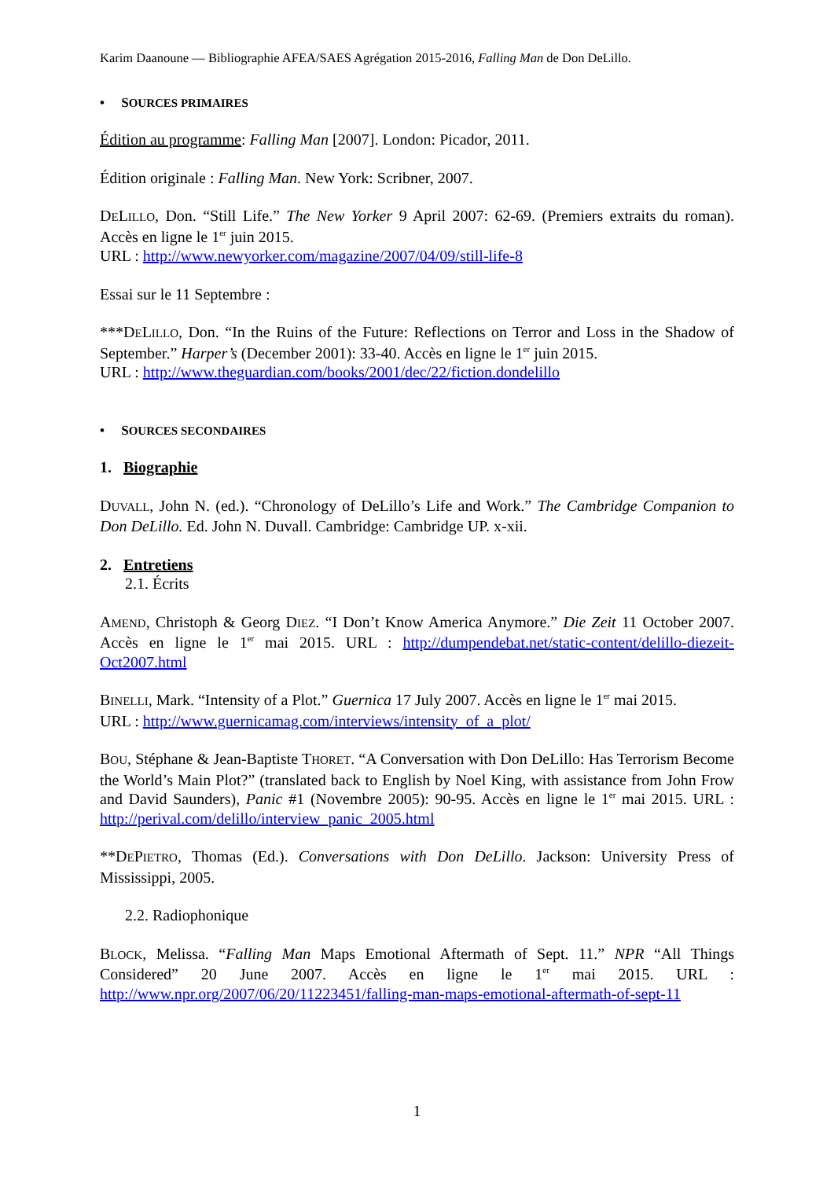Karim Daanoune — Bibliographie AFEA/SAES Agrégation 2015-2016, Falling Man de Don DeLillo.
• SOURCES PRIMAIRES
Édition au programme: Falling Man [2007]. London: Picador, 2011.
Édition originale : Falling Man. New York: Scribner, 2007.
DELILLO, Don. “Still Life.” The New Yorker 9 April 2007: 62-69. (Premiers extraits du roman). Accès en ligne le 1<sup>er</sup> juin 2015.
URL : http://www.newyorker.com/magazine/2007/04/09/still-life-8
Essai sur le 11 Septembre :
***DELILLO, Don. “In the Ruins of the Future: Reflections on Terror and Loss in the Shadow of September.” Harper’s (December 2001): 33-40. Accès en ligne le 1<sup>er</sup> juin 2015.
URL : http://www.theguardian.com/books/2001/dec/22/fiction.dondelillo
• SOURCES SECONDAIRES
1. Biographie
DUVALL, John N. (ed.). “Chronology of DeLillo’s Life and Work.” The Cambridge Companion to Don DeLillo. Ed. John N. Duvall. Cambridge: Cambridge UP. x-xii.
2. Entretiens
2.1. Écrits
AMEND, Christoph & Georg DIEZ. “I Don’t Know America Anymore.” Die Zeit 11 October 2007. Accès en ligne le 1<sup>er</sup> mai 2015. URL : http://dumpendebat.net/static-content/delillo-diezeit-Oct2007.html
BINELLI, Mark. “Intensity of a Plot.” Guernica 17 July 2007. Accès en ligne le 1<sup>er</sup> mai 2015.
URL : http://www.guernicamag.com/interviews/intensity_of_a_plot/
BOU, Stéphane & Jean-Baptiste THORET. “A Conversation with Don DeLillo: Has Terrorism Become the World’s Main Plot?” (translated back to English by Noel King, with assistance from John Frow and David Saunders), Panic #1 (Novembre 2005): 90-95. Accès en ligne le 1<sup>er</sup> mai 2015. URL : http://perival.com/delillo/interview_panic_2005.html
**DEPIETRO, Thomas (Ed.). Conversations with Don DeLillo. Jackson: University Press of Mississippi, 2005.
2.2. Radiophonique
BLOCK, Melissa. “Falling Man Maps Emotional Aftermath of Sept. 11.” NPR “All Things Considered” 20 June 2007. Accès en ligne le 1<sup>er</sup> mai 2015. URL : http://www.npr.org/2007/06/20/11223451/falling-man-maps-emotional-aftermath-of-sept-11
1